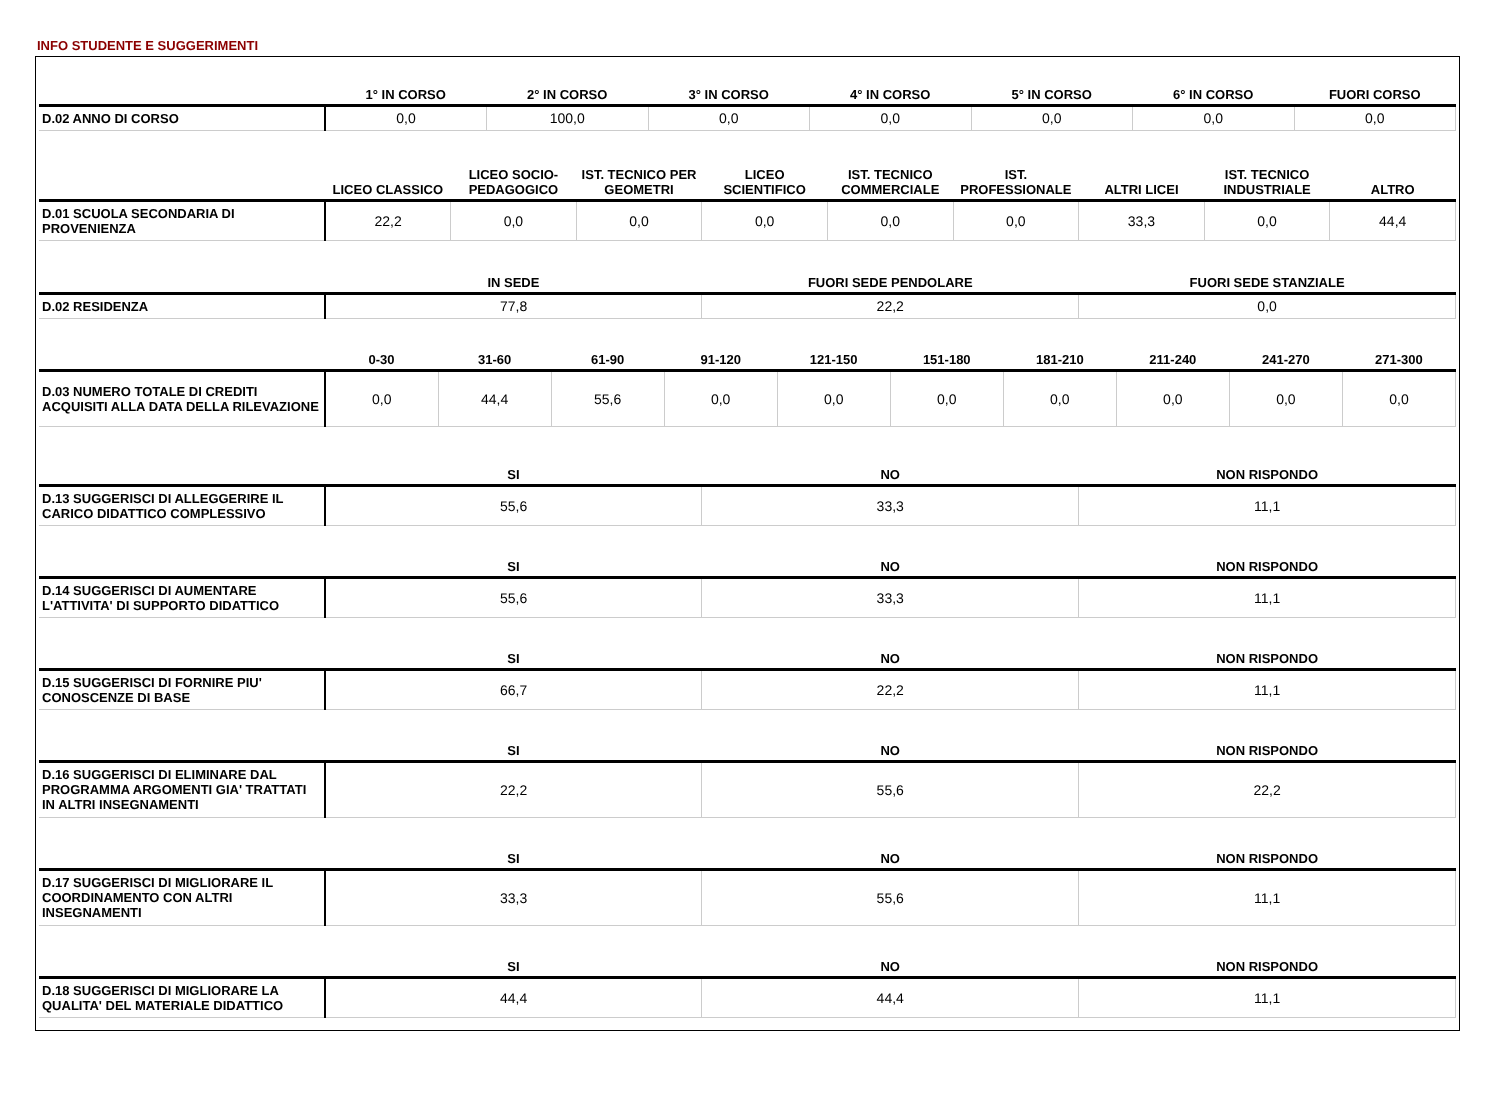INFO STUDENTE E SUGGERIMENTI
| | 1° IN CORSO | 2° IN CORSO | 3° IN CORSO | 4° IN CORSO | 5° IN CORSO | 6° IN CORSO | FUORI CORSO |
| --- | --- | --- | --- | --- | --- | --- | --- |
| D.02 ANNO DI CORSO | 0,0 | 100,0 | 0,0 | 0,0 | 0,0 | 0,0 | 0,0 |
| | LICEO CLASSICO | LICEO SOCIO-PEDAGOGICO | IST. TECNICO PER GEOMETRI | LICEO SCIENTIFICO | IST. TECNICO COMMERCIALE | IST. PROFESSIONALE | ALTRI LICEI | IST. TECNICO INDUSTRIALE | ALTRO |
| --- | --- | --- | --- | --- | --- | --- | --- | --- | --- |
| D.01 SCUOLA SECONDARIA DI PROVENIENZA | 22,2 | 0,0 | 0,0 | 0,0 | 0,0 | 0,0 | 33,3 | 0,0 | 44,4 |
| | IN SEDE | FUORI SEDE PENDOLARE | FUORI SEDE STANZIALE |
| --- | --- | --- | --- |
| D.02 RESIDENZA | 77,8 | 22,2 | 0,0 |
| | 0-30 | 31-60 | 61-90 | 91-120 | 121-150 | 151-180 | 181-210 | 211-240 | 241-270 | 271-300 |
| --- | --- | --- | --- | --- | --- | --- | --- | --- | --- | --- |
| D.03 NUMERO TOTALE DI CREDITI ACQUISITI ALLA DATA DELLA RILEVAZIONE | 0,0 | 44,4 | 55,6 | 0,0 | 0,0 | 0,0 | 0,0 | 0,0 | 0,0 | 0,0 |
| | SI | NO | NON RISPONDO |
| --- | --- | --- | --- |
| D.13 SUGGERISCI DI ALLEGGERIRE IL CARICO DIDATTICO COMPLESSIVO | 55,6 | 33,3 | 11,1 |
| | SI | NO | NON RISPONDO |
| D.14 SUGGERISCI DI AUMENTARE L'ATTIVITA' DI SUPPORTO DIDATTICO | 55,6 | 33,3 | 11,1 |
| | SI | NO | NON RISPONDO |
| D.15 SUGGERISCI DI FORNIRE PIU' CONOSCENZE DI BASE | 66,7 | 22,2 | 11,1 |
| | SI | NO | NON RISPONDO |
| D.16 SUGGERISCI DI ELIMINARE DAL PROGRAMMA ARGOMENTI GIA' TRATTATI IN ALTRI INSEGNAMENTI | 22,2 | 55,6 | 22,2 |
| | SI | NO | NON RISPONDO |
| D.17 SUGGERISCI DI MIGLIORARE IL COORDINAMENTO CON ALTRI INSEGNAMENTI | 33,3 | 55,6 | 11,1 |
| | SI | NO | NON RISPONDO |
| D.18 SUGGERISCI DI MIGLIORARE LA QUALITA' DEL MATERIALE DIDATTICO | 44,4 | 44,4 | 11,1 |